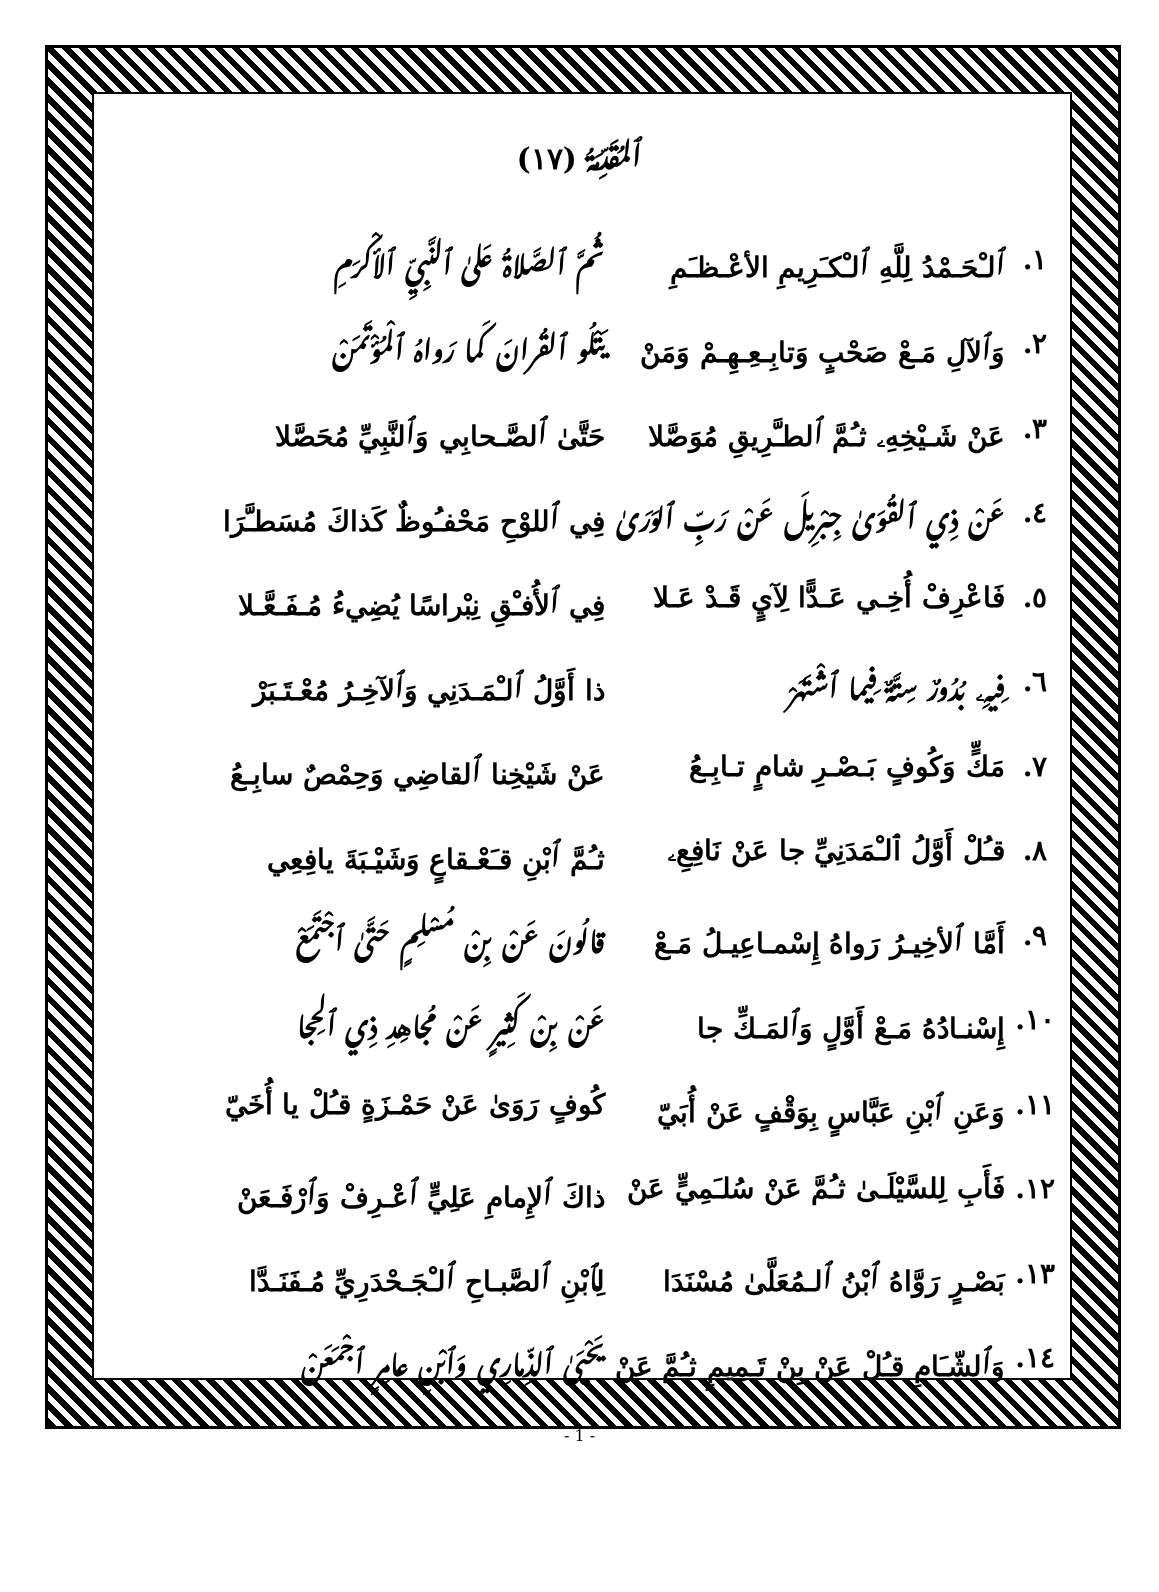ٱلمـُقـَدِّمـَـةُ (١٧)
١. ٱلـْحَـمْدُ لِلَّهِ ٱلـْكـَرِيمِ الأعْـظـَمِ ثـُـمَّ ٱلصـَّلاةُ عَلىٰ ٱلنَّبِـيِّ ٱلأكْرَمِ
٢. وَٱلآلِ مَـعْ صَحْبٍ وَتابِـعِـهِـمْ وَمَنْ يَتْلُو ٱلقُرانَ كَما رَواهُ ٱلـْمُؤْتَمَنْ
٣. عَنْ شَـيْخِهِۦ ثـُمَّ ٱلطـَّرِيقِ مُوَصَّلا حَتَّىٰ ٱلصَّـحابِي وَٱلنَّبِيِّ مُحَصَّلا
٤. عَنْ ذِي ٱلقُوَىٰ جِبْرِيلَ عَنْ رَبِّ ٱلوَرَىٰ فِي ٱللوْحِ مَحْفـُوظٌ كَذاكَ مُسَطـَّرَا
٥. فَاعْرِفْ أُخِـي عَـدًّا لِآيٍ قَـدْ عَـلا فِي ٱلأُفـْقِ نِبْراسًا يُضِيءُ مُـفَـعَّـلا
٦. فِيـهِۦ بُـدُورٌ سِتـَّةٌ فِيما ٱشْـتَـهَرْ ذا أَوَّلُ ٱلـْمَـدَنِي وَٱلآخِـرُ مُعْـتَـبَرْ
٧. مَكٍّ وَكُوفٍ بَـصْـرِ شامٍ تـابِـعُ عَنْ شَيْخِنا ٱلقاضِي وَحِمْصٌ سابِـعُ
٨. قـُلْ أَوَّلُ ٱلـْمَدَنِيِّ جا عَنْ نَافِعِۦ ثـُمَّ ٱبْنِ قـَعْـقاعٍ وَشَيْـبَةَ يافِعِي
٩. أَمَّا ٱلأخِيـرُ رَواهُ إِسْمـاعِيـلُ مَـعْ قالـُونَ عَنْ بِنْ مُسْـلِمٍ حَتَّىٰ ٱجْـتَـمَعْ
١٠. إِسْنـادُهُ مَـعْ أَوَّلٍ وَٱلمَـكِّ جا عَنْ بِنْ كَثِيرٍ عَنْ مُجاهِدِ ذِي ٱلحِجا
١١. وَعَنِ ٱبْنِ عَبَّاسٍ بِوَقْفٍ عَنْ أُبَيّ كُوفٍ رَوَىٰ عَنْ حَمْـزَةٍ قـُلْ يا أُخَيّ
١٢. فَأَبِ لِلسَّيْلَـىٰ ثـُمَّ عَنْ سُلـَمِيٍّ عَنْ ذاكَ ٱلإِمامِ عَلِيٍّ ٱعْـرِفْ وَٱرْفَـعَنْ
١٣. بَصْـرٍ رَوَّاهُ ٱبْنُ ٱلـمُعَلَّىٰ مُسْنَدَا لِٱبْنِ ٱلصَّبـاحِ ٱلـْجَـحْدَرِيِّ مُـفَنَـدَّا
١٤. وَٱلشّـَامِ قـُلْ عَنْ بِنْ تَـمِيمٍ ثـُمَّ عَنْ يَحْيَىٰ ٱلذِّمـارِي وَٱبْنِ عامِرٍ ٱجْمَـعَنْ
- 1 -